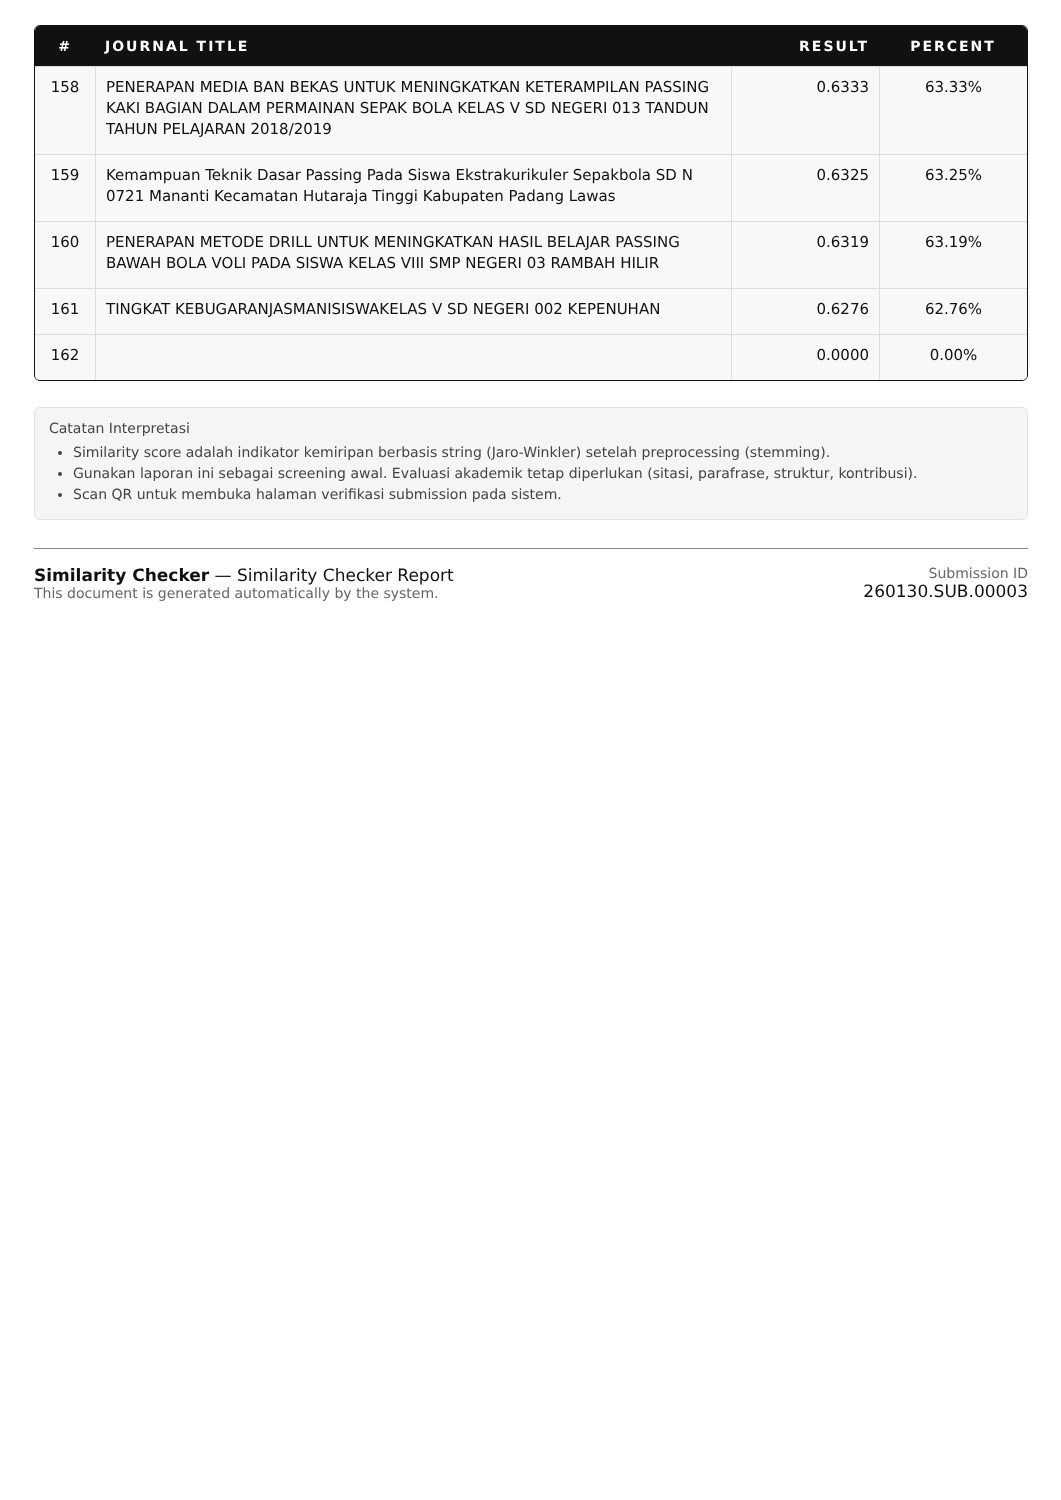| # | JOURNAL TITLE | RESULT | PERCENT |
| --- | --- | --- | --- |
| 158 | PENERAPAN MEDIA BAN BEKAS UNTUK MENINGKATKAN KETERAMPILAN PASSING KAKI BAGIAN DALAM PERMAINAN SEPAK BOLA KELAS V SD NEGERI 013 TANDUN TAHUN PELAJARAN 2018/2019 | 0.6333 | 63.33% |
| 159 | Kemampuan Teknik Dasar Passing Pada Siswa Ekstrakurikuler Sepakbola SD N 0721 Mananti Kecamatan Hutaraja Tinggi Kabupaten Padang Lawas | 0.6325 | 63.25% |
| 160 | PENERAPAN METODE DRILL UNTUK MENINGKATKAN HASIL BELAJAR PASSING BAWAH BOLA VOLI PADA SISWA KELAS VIII SMP NEGERI 03 RAMBAH HILIR | 0.6319 | 63.19% |
| 161 | TINGKAT KEBUGARANJASMANISISWAKELAS V SD NEGERI 002 KEPENUHAN | 0.6276 | 62.76% |
| 162 | | 0.0000 | 0.00% |
Catatan Interpretasi
Similarity score adalah indikator kemiripan berbasis string (Jaro-Winkler) setelah preprocessing (stemming).
Gunakan laporan ini sebagai screening awal. Evaluasi akademik tetap diperlukan (sitasi, parafrase, struktur, kontribusi).
Scan QR untuk membuka halaman verifikasi submission pada sistem.
Similarity Checker — Similarity Checker Report
This document is generated automatically by the system.
Submission ID
260130.SUB.00003